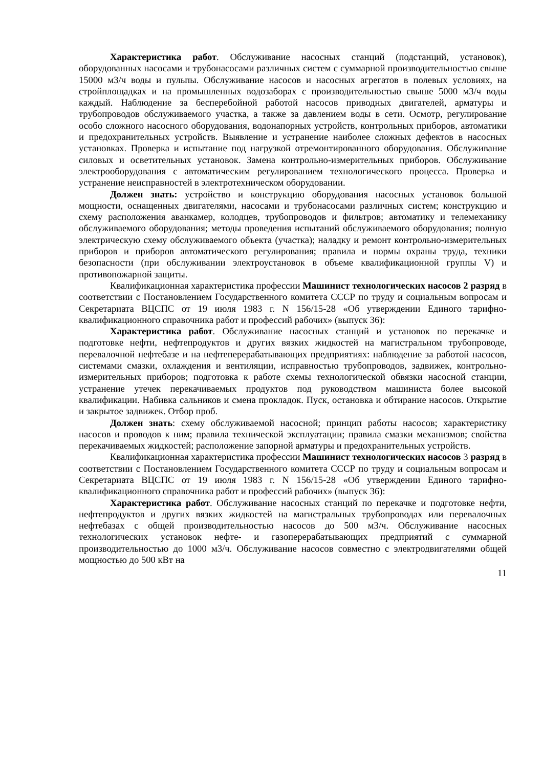Характеристика работ. Обслуживание насосных станций (подстанций, установок), оборудованных насосами и трубонасосами различных систем с суммарной производительностью свыше 15000 м3/ч воды и пульпы. Обслуживание насосов и насосных агрегатов в полевых условиях, на стройплощадках и на промышленных водозаборах с производительностью свыше 5000 м3/ч воды каждый. Наблюдение за бесперебойной работой насосов приводных двигателей, арматуры и трубопроводов обслуживаемого участка, а также за давлением воды в сети. Осмотр, регулирование особо сложного насосного оборудования, водонапорных устройств, контрольных приборов, автоматики и предохранительных устройств. Выявление и устранение наиболее сложных дефектов в насосных установках. Проверка и испытание под нагрузкой отремонтированного оборудования. Обслуживание силовых и осветительных установок. Замена контрольно-измерительных приборов. Обслуживание электрооборудования с автоматическим регулированием технологического процесса. Проверка и устранение неисправностей в электротехническом оборудовании.
Должен знать: устройство и конструкцию оборудования насосных установок большой мощности, оснащенных двигателями, насосами и трубонасосами различных систем; конструкцию и схему расположения аванкамер, колодцев, трубопроводов и фильтров; автоматику и телемеханику обслуживаемого оборудования; методы проведения испытаний обслуживаемого оборудования; полную электрическую схему обслуживаемого объекта (участка); наладку и ремонт контрольно-измерительных приборов и приборов автоматического регулирования; правила и нормы охраны труда, техники безопасности (при обслуживании электроустановок в объеме квалификационной группы V) и противопожарной защиты.
Квалификационная характеристика профессии Машинист технологических насосов 2 разряд в соответствии с Постановлением Государственного комитета СССР по труду и социальным вопросам и Секретариата ВЦСПС от 19 июля 1983 г. N 156/15-28 «Об утверждении Единого тарифно-квалификационного справочника работ и профессий рабочих» (выпуск 36):
Характеристика работ. Обслуживание насосных станций и установок по перекачке и подготовке нефти, нефтепродуктов и других вязких жидкостей на магистральном трубопроводе, перевалочной нефтебазе и на нефтеперерабатывающих предприятиях: наблюдение за работой насосов, системами смазки, охлаждения и вентиляции, исправностью трубопроводов, задвижек, контрольно-измерительных приборов; подготовка к работе схемы технологической обвязки насосной станции, устранение утечек перекачиваемых продуктов под руководством машиниста более высокой квалификации. Набивка сальников и смена прокладок. Пуск, остановка и обтирание насосов. Открытие и закрытое задвижек. Отбор проб.
Должен знать: схему обслуживаемой насосной; принцип работы насосов; характеристику насосов и проводов к ним; правила технической эксплуатации; правила смазки механизмов; свойства перекачиваемых жидкостей; расположение запорной арматуры и предохранительных устройств.
Квалификационная характеристика профессии Машинист технологических насосов 3 разряд в соответствии с Постановлением Государственного комитета СССР по труду и социальным вопросам и Секретариата ВЦСПС от 19 июля 1983 г. N 156/15-28 «Об утверждении Единого тарифно-квалификационного справочника работ и профессий рабочих» (выпуск 36):
Характеристика работ. Обслуживание насосных станций по перекачке и подготовке нефти, нефтепродуктов и других вязких жидкостей на магистральных трубопроводах или перевалочных нефтебазах с общей производительностью насосов до 500 м3/ч. Обслуживание насосных технологических установок нефте- и газоперерабатывающих предприятий с суммарной производительностью до 1000 м3/ч. Обслуживание насосов совместно с электродвигателями общей мощностью до 500 кВт на
11